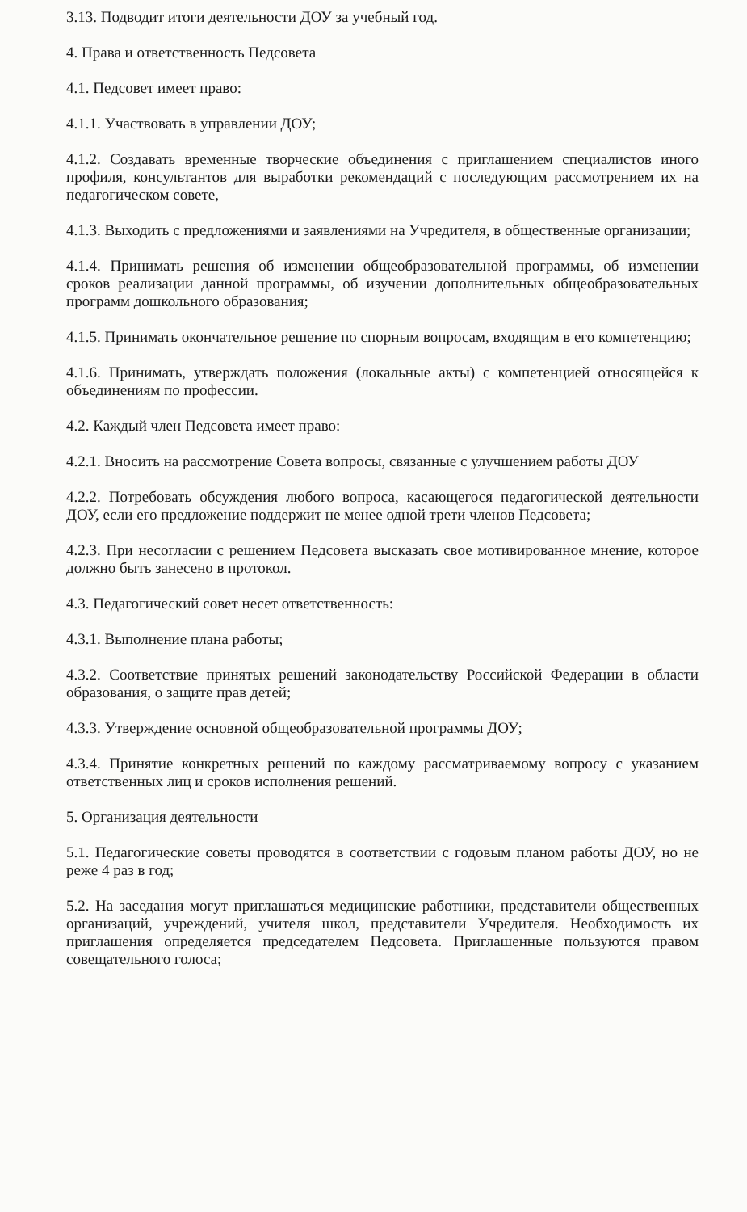3.13. Подводит итоги деятельности ДОУ за учебный год.
4. Права и ответственность Педсовета
4.1. Педсовет имеет право:
4.1.1. Участвовать в управлении ДОУ;
4.1.2. Создавать временные творческие объединения с приглашением специалистов иного профиля, консультантов для выработки рекомендаций с последующим рассмотрением их на педагогическом совете,
4.1.3. Выходить с предложениями и заявлениями на Учредителя, в общественные организации;
4.1.4. Принимать решения об изменении общеобразовательной программы, об изменении сроков реализации данной программы, об изучении дополнительных общеобразовательных программ дошкольного образования;
4.1.5. Принимать окончательное решение по спорным вопросам, входящим в его компетенцию;
4.1.6. Принимать, утверждать положения (локальные акты) с компетенцией относящейся к объединениям по профессии.
4.2. Каждый член Педсовета имеет право:
4.2.1. Вносить на рассмотрение Совета вопросы, связанные с улучшением работы ДОУ
4.2.2. Потребовать обсуждения любого вопроса, касающегося педагогической деятельности ДОУ, если его предложение поддержит не менее одной трети членов Педсовета;
4.2.3. При несогласии с решением Педсовета высказать свое мотивированное мнение, которое должно быть занесено в протокол.
4.3. Педагогический совет несет ответственность:
4.3.1. Выполнение плана работы;
4.3.2. Соответствие принятых решений законодательству Российской Федерации в области образования, о защите прав детей;
4.3.3. Утверждение основной общеобразовательной программы ДОУ;
4.3.4. Принятие конкретных решений по каждому рассматриваемому вопросу с указанием ответственных лиц и сроков исполнения решений.
5. Организация деятельности
5.1. Педагогические советы проводятся в соответствии с годовым планом работы ДОУ, но не реже 4 раз в год;
5.2. На заседания могут приглашаться медицинские работники, представители общественных организаций, учреждений, учителя школ, представители Учредителя. Необходимость их приглашения определяется председателем Педсовета. Приглашенные пользуются правом совещательного голоса;